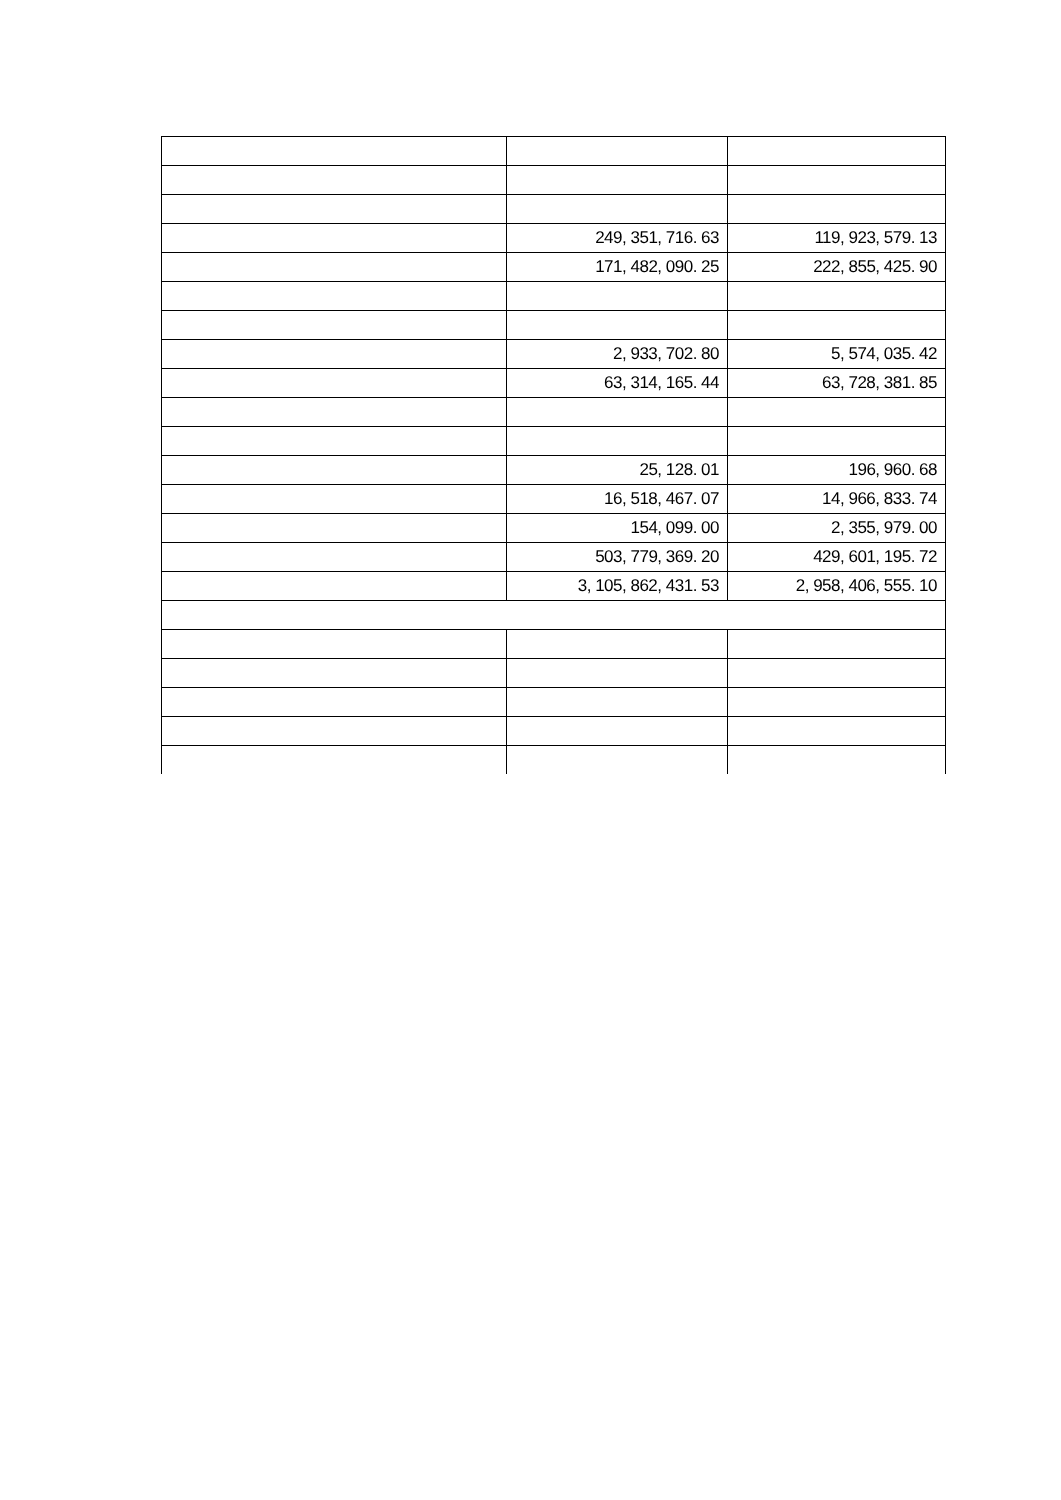| | 249, 351, 716. 63 | 119, 923, 579. 13 |
| | 171, 482, 090. 25 | 222, 855, 425. 90 |
| | 2, 933, 702. 80 | 5, 574, 035. 42 |
| | 63, 314, 165. 44 | 63, 728, 381. 85 |
| | 25, 128. 01 | 196, 960. 68 |
| | 16, 518, 467. 07 | 14, 966, 833. 74 |
| | 154, 099. 00 | 2, 355, 979. 00 |
| | 503, 779, 369. 20 | 429, 601, 195. 72 |
| | 3, 105, 862, 431. 53 | 2, 958, 406, 555. 10 |